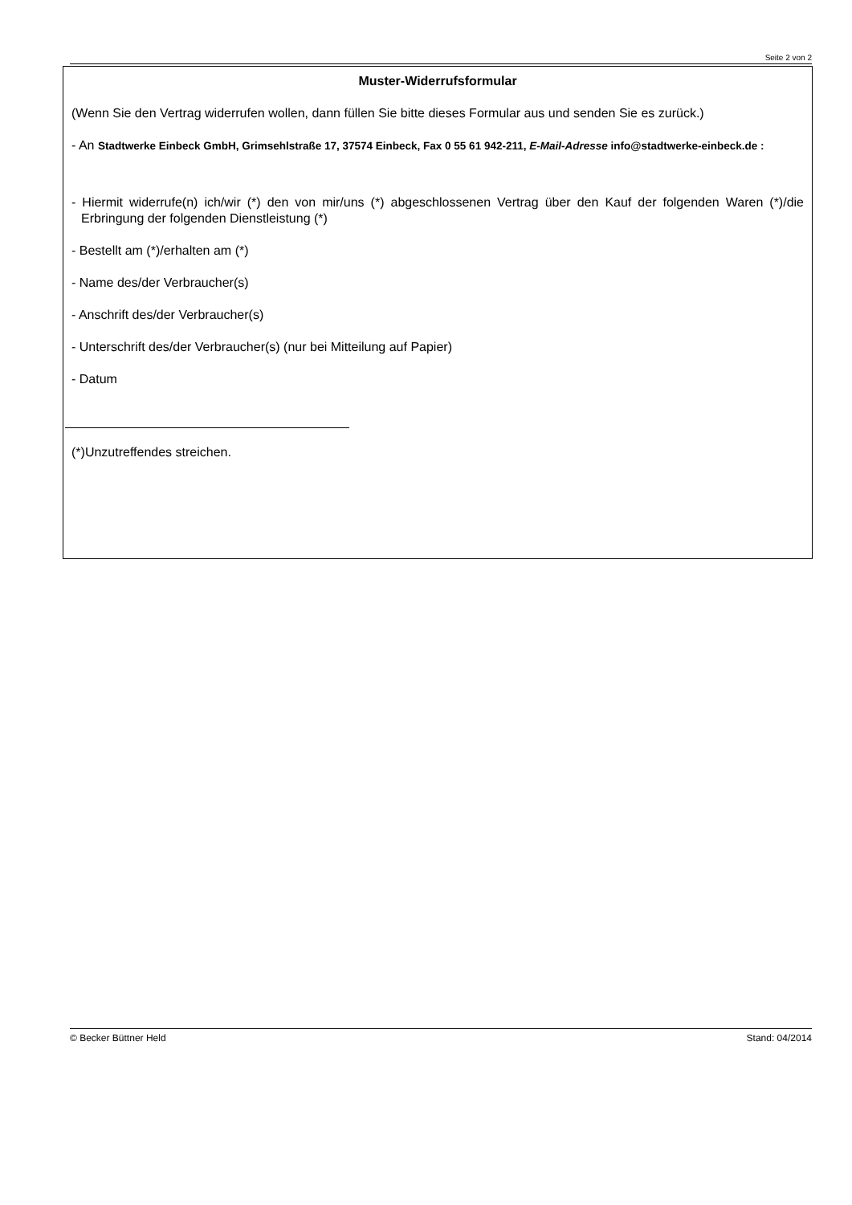Seite 2 von 2
Muster-Widerrufsformular
(Wenn Sie den Vertrag widerrufen wollen, dann füllen Sie bitte dieses Formular aus und senden Sie es zurück.)
- An Stadtwerke Einbeck GmbH, Grimsehlstraße 17, 37574 Einbeck, Fax 0 55 61 942-211, E-Mail-Adresse info@stadtwerke-einbeck.de :
- Hiermit widerrufe(n) ich/wir (*) den von mir/uns (*) abgeschlossenen Vertrag über den Kauf der folgenden Waren (*)/die Erbringung der folgenden Dienstleistung (*)
- Bestellt am (*)/erhalten am (*)
- Name des/der Verbraucher(s)
- Anschrift des/der Verbraucher(s)
- Unterschrift des/der Verbraucher(s) (nur bei Mitteilung auf Papier)
- Datum
(*)Unzutreffendes streichen.
© Becker Büttner Held Stand: 04/2014